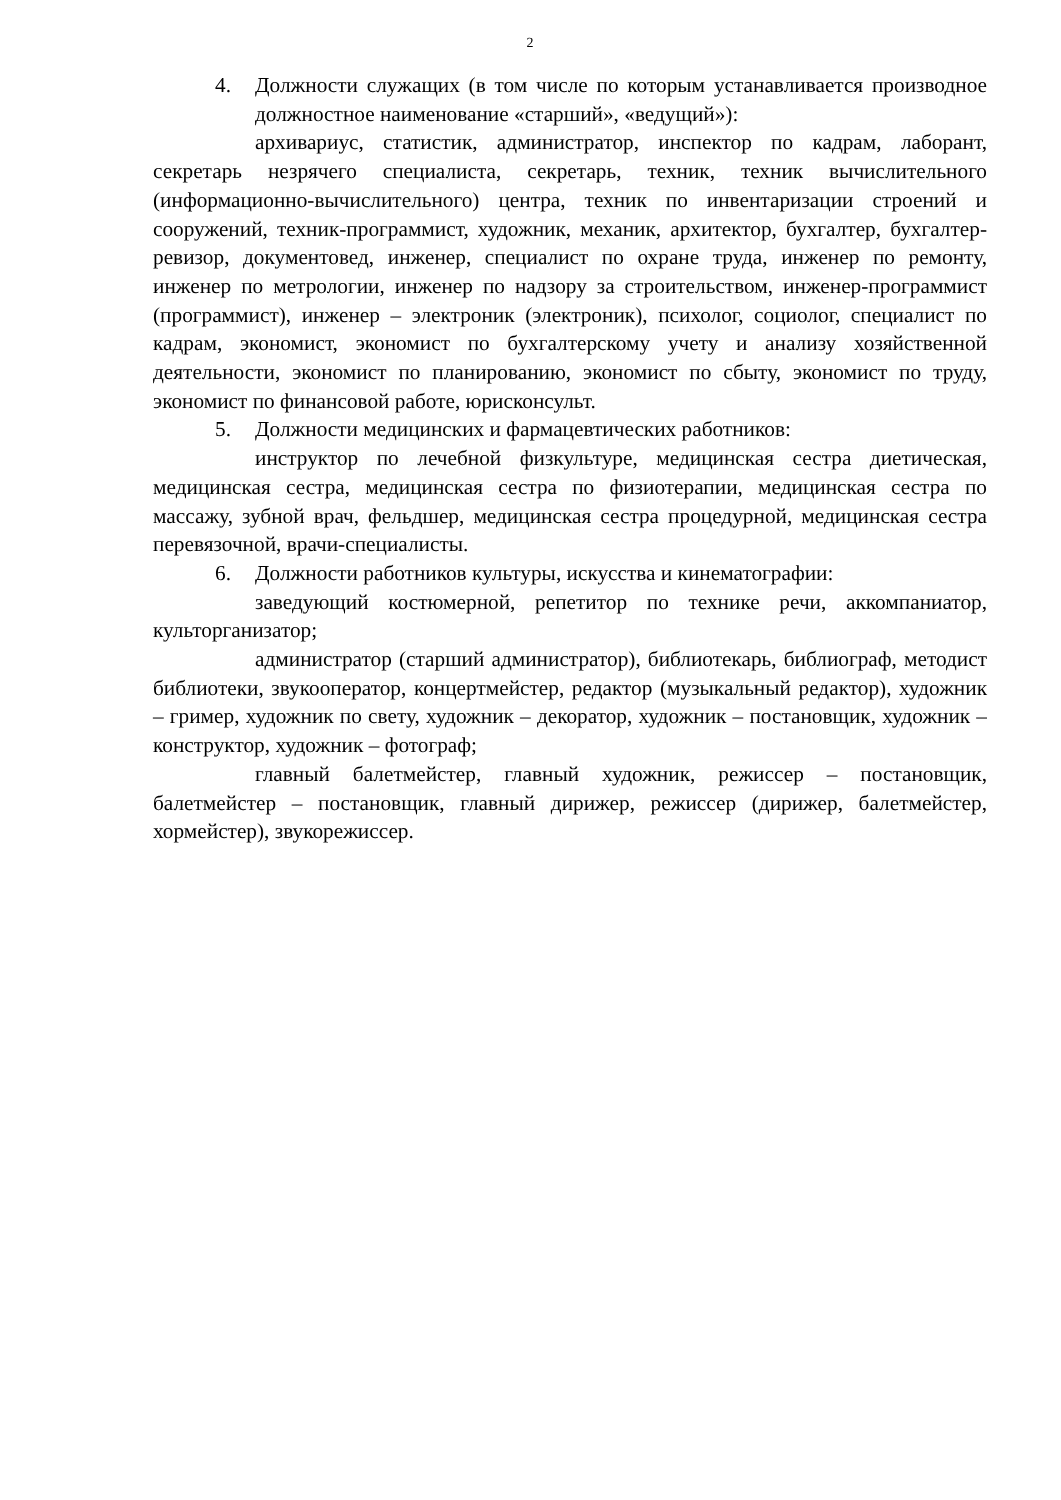2
4. Должности служащих (в том числе по которым устанавливается производное должностное наименование «старший», «ведущий»):
архивариус, статистик, администратор, инспектор по кадрам, лаборант, секретарь незрячего специалиста, секретарь, техник, техник вычислительного (информационно-вычислительного) центра, техник по инвентаризации строений и сооружений, техник-программист, художник, механик, архитектор, бухгалтер, бухгалтер-ревизор, документовед, инженер, специалист по охране труда, инженер по ремонту, инженер по метрологии, инженер по надзору за строительством, инженер-программист (программист), инженер – электроник (электроник), психолог, социолог, специалист по кадрам, экономист, экономист по бухгалтерскому учету и анализу хозяйственной деятельности, экономист по планированию, экономист по сбыту, экономист по труду, экономист по финансовой работе, юрисконсульт.
5. Должности медицинских и фармацевтических работников:
инструктор по лечебной физкультуре, медицинская сестра диетическая, медицинская сестра, медицинская сестра по физиотерапии, медицинская сестра по массажу, зубной врач, фельдшер, медицинская сестра процедурной, медицинская сестра перевязочной, врачи-специалисты.
6. Должности работников культуры, искусства и кинематографии:
заведующий костюмерной, репетитор по технике речи, аккомпаниатор, культорганизатор;
администратор (старший администратор), библиотекарь, библиограф, методист библиотеки, звукооператор, концертмейстер, редактор (музыкальный редактор), художник – гример, художник по свету, художник – декоратор, художник – постановщик, художник – конструктор, художник – фотограф;
главный балетмейстер, главный художник, режиссер – постановщик, балетмейстер – постановщик, главный дирижер, режиссер (дирижер, балетмейстер, хормейстер), звукорежиссер.